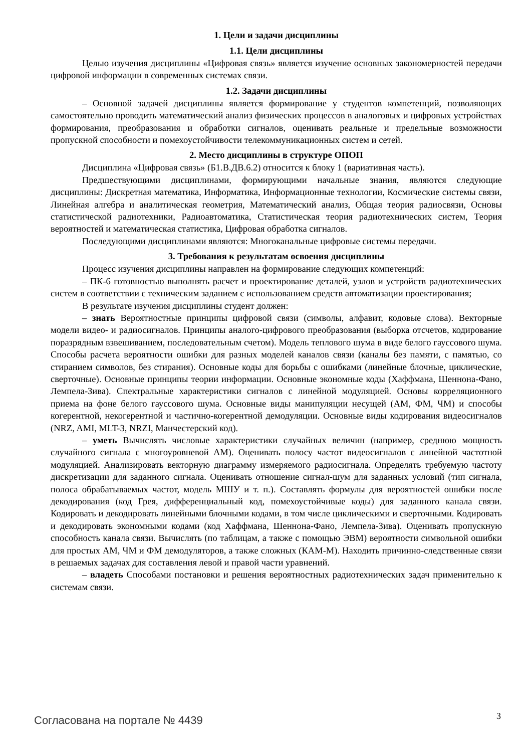1. Цели и задачи дисциплины
1.1. Цели дисциплины
Целью изучения дисциплины «Цифровая связь» является изучение основных закономерностей передачи цифровой информации в современных системах связи.
1.2. Задачи дисциплины
– Основной задачей дисциплины является формирование у студентов компетенций, позволяющих самостоятельно проводить математический анализ физических процессов в аналоговых и цифровых устройствах формирования, преобразования и обработки сигналов, оценивать реальные и предельные возможности пропускной способности и помехоустойчивости телекоммуникационных систем и сетей.
2. Место дисциплины в структуре ОПОП
Дисциплина «Цифровая связь» (Б1.В.ДВ.6.2) относится к блоку 1 (вариативная часть).
Предшествующими дисциплинами, формирующими начальные знания, являются следующие дисциплины: Дискретная математика, Информатика, Информационные технологии, Космические системы связи, Линейная алгебра и аналитическая геометрия, Математический анализ, Общая теория радиосвязи, Основы статистической радиотехники, Радиоавтоматика, Статистическая теория радиотехнических систем, Теория вероятностей и математическая статистика, Цифровая обработка сигналов.
Последующими дисциплинами являются: Многоканальные цифровые системы передачи.
3. Требования к результатам освоения дисциплины
Процесс изучения дисциплины направлен на формирование следующих компетенций:
– ПК-6 готовностью выполнять расчет и проектирование деталей, узлов и устройств радиотехнических систем в соответствии с техническим заданием с использованием средств автоматизации проектирования;
В результате изучения дисциплины студент должен:
– знать Вероятностные принципы цифровой связи (символы, алфавит, кодовые слова). Векторные модели видео- и радиосигналов. Принципы аналого-цифрового преобразования (выборка отсчетов, кодирование поразрядным взвешиванием, последовательным счетом). Модель теплового шума в виде белого гауссового шума. Способы расчета вероятности ошибки для разных моделей каналов связи (каналы без памяти, с памятью, со стиранием символов, без стирания). Основные коды для борьбы с ошибками (линейные блочные, циклические, сверточные). Основные принципы теории информации. Основные экономные коды (Хаффмана, Шеннона-Фано, Лемпела-Зива). Спектральные характеристики сигналов с линейной модуляцией. Основы корреляционного приема на фоне белого гауссового шума. Основные виды манипуляции несущей (АМ, ФМ, ЧМ) и способы когерентной, некогерентной и частично-когерентной демодуляции. Основные виды кодирования видеосигналов (NRZ, AMI, MLT-3, NRZI, Манчестерский код).
– уметь Вычислять числовые характеристики случайных величин (например, среднюю мощность случайного сигнала с многоуровневой АМ). Оценивать полосу частот видеосигналов с линейной частотной модуляцией. Анализировать векторную диаграмму измеряемого радиосигнала. Определять требуемую частоту дискретизации для заданного сигнала. Оценивать отношение сигнал-шум для заданных условий (тип сигнала, полоса обрабатываемых частот, модель МШУ и т. п.). Составлять формулы для вероятностей ошибки после декодирования (код Грея, дифференциальный код, помехоустойчивые коды) для заданного канала связи. Кодировать и декодировать линейными блочными кодами, в том числе циклическими и сверточными. Кодировать и декодировать экономными кодами (код Хаффмана, Шеннона-Фано, Лемпела-Зива). Оценивать пропускную способность канала связи. Вычислять (по таблицам, а также с помощью ЭВМ) вероятности символьной ошибки для простых АМ, ЧМ и ФМ демодуляторов, а также сложных (КАМ-М). Находить причинно-следственные связи в решаемых задачах для составления левой и правой части уравнений.
– владеть Способами постановки и решения вероятностных радиотехнических задач применительно к системам связи.
Согласована на портале № 4439 3